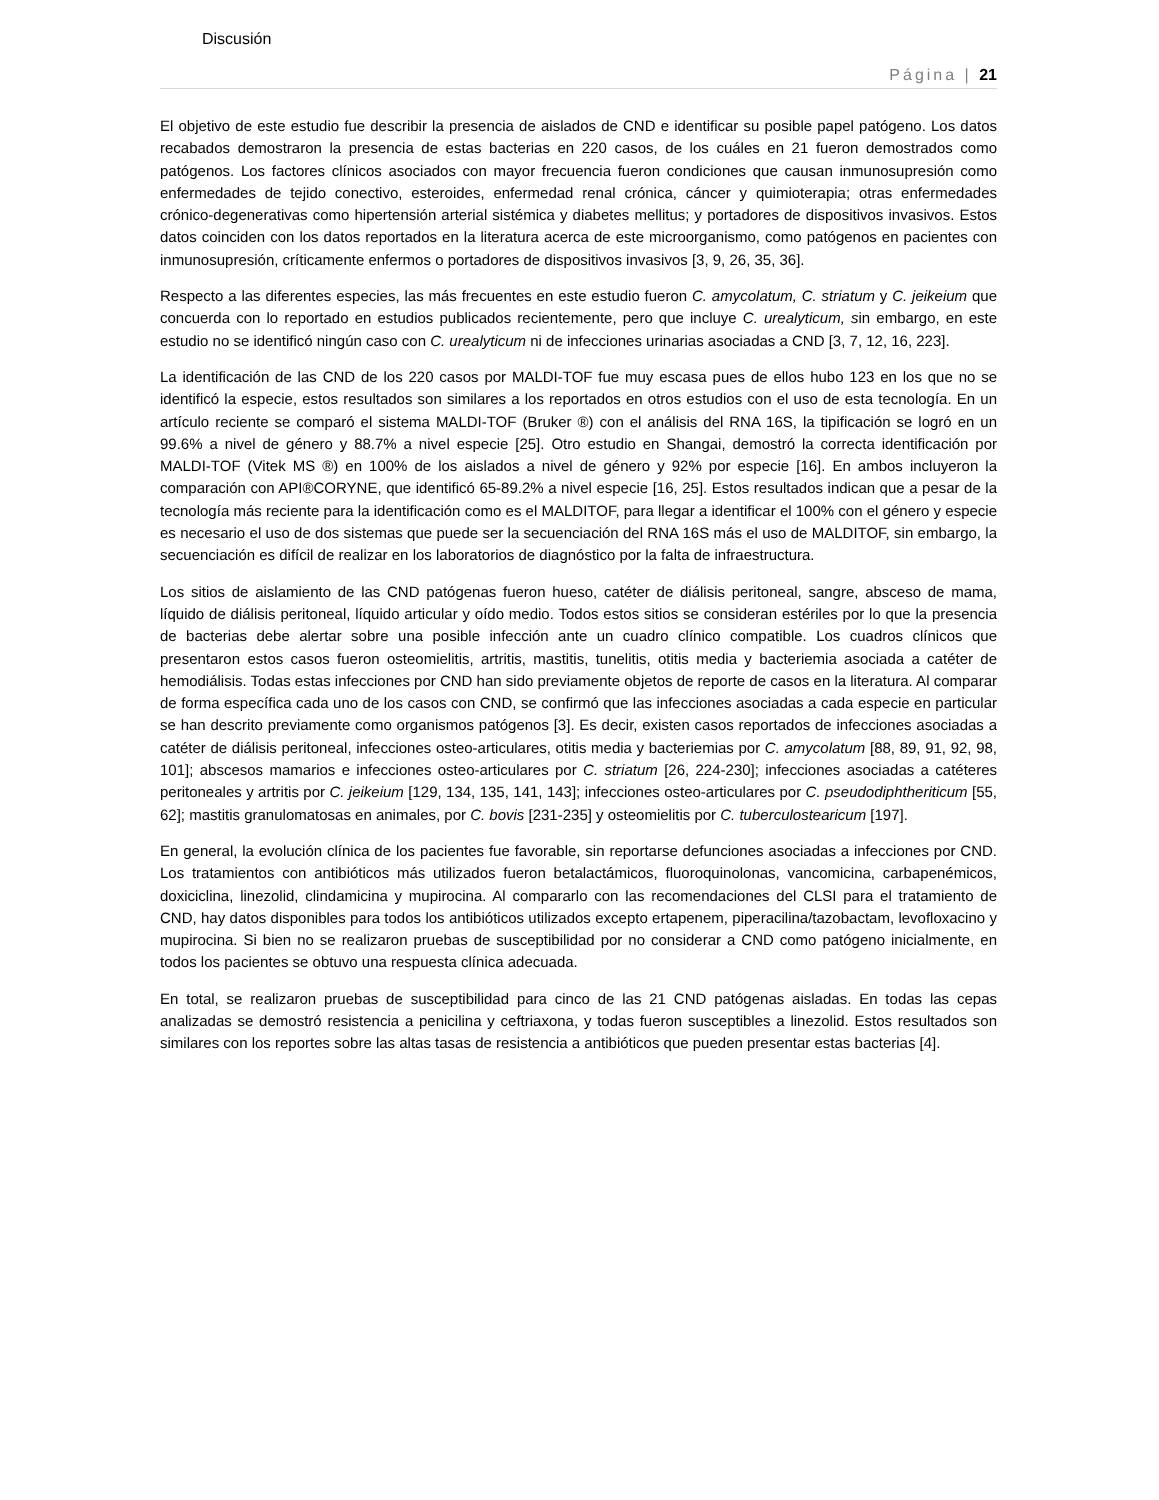Discusión
Página | 21
El objetivo de este estudio fue describir la presencia de aislados de CND e identificar su posible papel patógeno. Los datos recabados demostraron la presencia de estas bacterias en 220 casos, de los cuáles en 21 fueron demostrados como patógenos. Los factores clínicos asociados con mayor frecuencia fueron condiciones que causan inmunosupresión como enfermedades de tejido conectivo, esteroides, enfermedad renal crónica, cáncer y quimioterapia; otras enfermedades crónico-degenerativas como hipertensión arterial sistémica y diabetes mellitus; y portadores de dispositivos invasivos. Estos datos coinciden con los datos reportados en la literatura acerca de este microorganismo, como patógenos en pacientes con inmunosupresión, críticamente enfermos o portadores de dispositivos invasivos [3, 9, 26, 35, 36].
Respecto a las diferentes especies, las más frecuentes en este estudio fueron C. amycolatum, C. striatum y C. jeikeium que concuerda con lo reportado en estudios publicados recientemente, pero que incluye C. urealyticum, sin embargo, en este estudio no se identificó ningún caso con C. urealyticum ni de infecciones urinarias asociadas a CND [3, 7, 12, 16, 223].
La identificación de las CND de los 220 casos por MALDI-TOF fue muy escasa pues de ellos hubo 123 en los que no se identificó la especie, estos resultados son similares a los reportados en otros estudios con el uso de esta tecnología. En un artículo reciente se comparó el sistema MALDI-TOF (Bruker ®) con el análisis del RNA 16S, la tipificación se logró en un 99.6% a nivel de género y 88.7% a nivel especie [25]. Otro estudio en Shangai, demostró la correcta identificación por MALDI-TOF (Vitek MS ®) en 100% de los aislados a nivel de género y 92% por especie [16]. En ambos incluyeron la comparación con API®CORYNE, que identificó 65-89.2% a nivel especie [16, 25]. Estos resultados indican que a pesar de la tecnología más reciente para la identificación como es el MALDITOF, para llegar a identificar el 100% con el género y especie es necesario el uso de dos sistemas que puede ser la secuenciación del RNA 16S más el uso de MALDITOF, sin embargo, la secuenciación es difícil de realizar en los laboratorios de diagnóstico por la falta de infraestructura.
Los sitios de aislamiento de las CND patógenas fueron hueso, catéter de diálisis peritoneal, sangre, absceso de mama, líquido de diálisis peritoneal, líquido articular y oído medio. Todos estos sitios se consideran estériles por lo que la presencia de bacterias debe alertar sobre una posible infección ante un cuadro clínico compatible. Los cuadros clínicos que presentaron estos casos fueron osteomielitis, artritis, mastitis, tunelitis, otitis media y bacteriemia asociada a catéter de hemodiálisis. Todas estas infecciones por CND han sido previamente objetos de reporte de casos en la literatura. Al comparar de forma específica cada uno de los casos con CND, se confirmó que las infecciones asociadas a cada especie en particular se han descrito previamente como organismos patógenos [3]. Es decir, existen casos reportados de infecciones asociadas a catéter de diálisis peritoneal, infecciones osteo-articulares, otitis media y bacteriemias por C. amycolatum [88, 89, 91, 92, 98, 101]; abscesos mamarios e infecciones osteo-articulares por C. striatum [26, 224-230]; infecciones asociadas a catéteres peritoneales y artritis por C. jeikeium [129, 134, 135, 141, 143]; infecciones osteo-articulares por C. pseudodiphtheriticum [55, 62]; mastitis granulomatosas en animales, por C. bovis [231-235] y osteomielitis por C. tuberculostearicum [197].
En general, la evolución clínica de los pacientes fue favorable, sin reportarse defunciones asociadas a infecciones por CND. Los tratamientos con antibióticos más utilizados fueron betalactámicos, fluoroquinolonas, vancomicina, carbapenémicos, doxiciclina, linezolid, clindamicina y mupirocina. Al compararlo con las recomendaciones del CLSI para el tratamiento de CND, hay datos disponibles para todos los antibióticos utilizados excepto ertapenem, piperacilina/tazobactam, levofloxacino y mupirocina. Si bien no se realizaron pruebas de susceptibilidad por no considerar a CND como patógeno inicialmente, en todos los pacientes se obtuvo una respuesta clínica adecuada.
En total, se realizaron pruebas de susceptibilidad para cinco de las 21 CND patógenas aisladas. En todas las cepas analizadas se demostró resistencia a penicilina y ceftriaxona, y todas fueron susceptibles a linezolid. Estos resultados son similares con los reportes sobre las altas tasas de resistencia a antibióticos que pueden presentar estas bacterias [4].